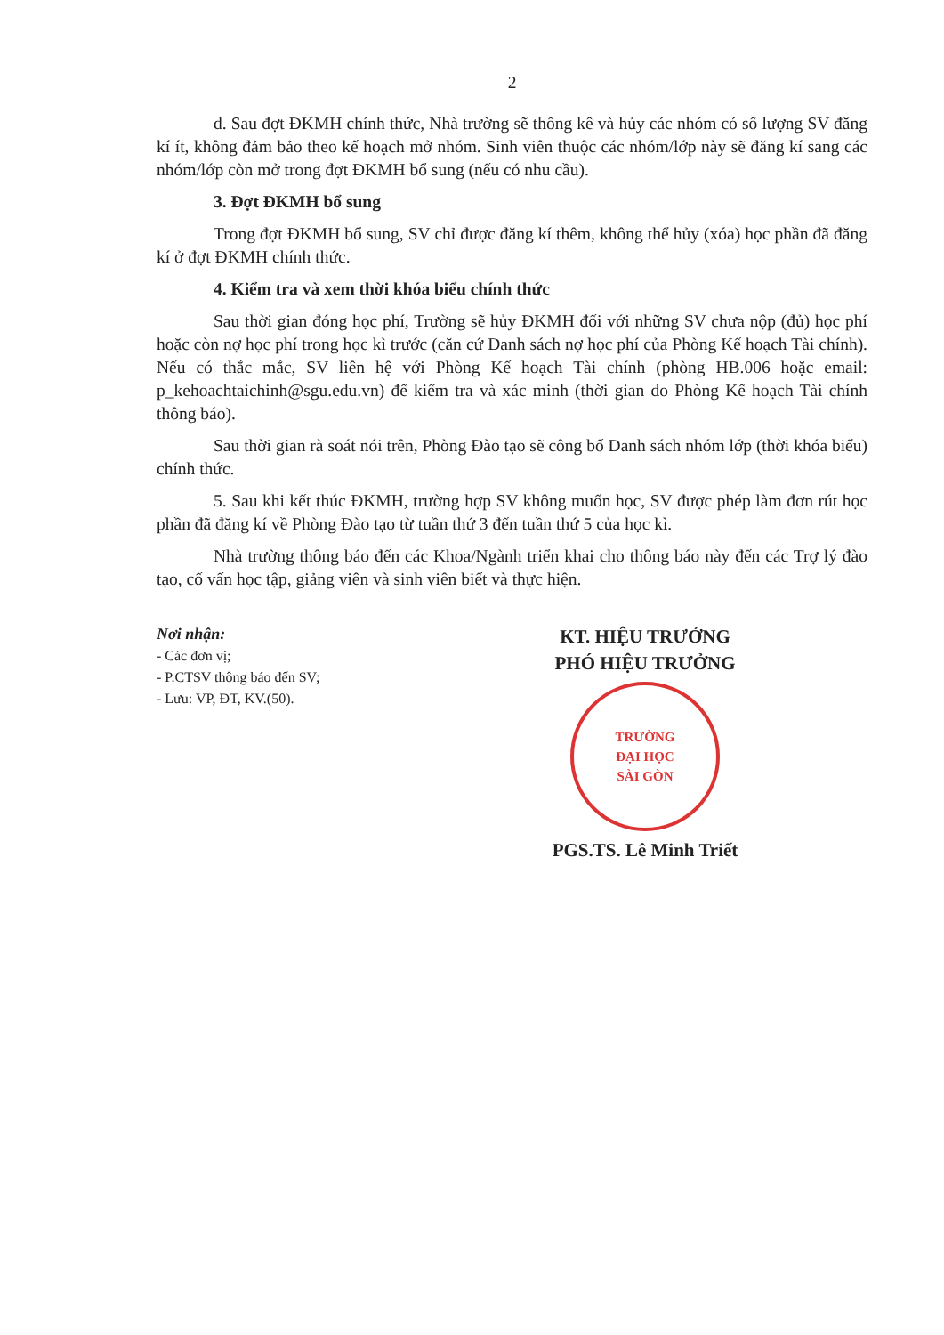2
d. Sau đợt ĐKMH chính thức, Nhà trường sẽ thống kê và hủy các nhóm có số lượng SV đăng kí ít, không đảm bảo theo kế hoạch mở nhóm. Sinh viên thuộc các nhóm/lớp này sẽ đăng kí sang các nhóm/lớp còn mở trong đợt ĐKMH bổ sung (nếu có nhu cầu).
3. Đợt ĐKMH bổ sung
Trong đợt ĐKMH bổ sung, SV chỉ được đăng kí thêm, không thể hủy (xóa) học phần đã đăng kí ở đợt ĐKMH chính thức.
4. Kiểm tra và xem thời khóa biểu chính thức
Sau thời gian đóng học phí, Trường sẽ hủy ĐKMH đối với những SV chưa nộp (đủ) học phí hoặc còn nợ học phí trong học kì trước (căn cứ Danh sách nợ học phí của Phòng Kế hoạch Tài chính). Nếu có thắc mắc, SV liên hệ với Phòng Kế hoạch Tài chính (phòng HB.006 hoặc email: p_kehoachtaichinh@sgu.edu.vn) để kiểm tra và xác minh (thời gian do Phòng Kế hoạch Tài chính thông báo).
Sau thời gian rà soát nói trên, Phòng Đào tạo sẽ công bố Danh sách nhóm lớp (thời khóa biểu) chính thức.
5. Sau khi kết thúc ĐKMH, trường hợp SV không muốn học, SV được phép làm đơn rút học phần đã đăng kí về Phòng Đào tạo từ tuần thứ 3 đến tuần thứ 5 của học kì.
Nhà trường thông báo đến các Khoa/Ngành triển khai cho thông báo này đến các Trợ lý đào tạo, cố vấn học tập, giảng viên và sinh viên biết và thực hiện.
Nơi nhận:
- Các đơn vị;
- P.CTSV thông báo đến SV;
- Lưu: VP, ĐT, KV.(50).
KT. HIỆU TRƯỞNG
PHÓ HIỆU TRƯỞNG
TRƯỜNG
ĐẠI HỌC
SÀI GÒN
PGS.TS. Lê Minh Triết